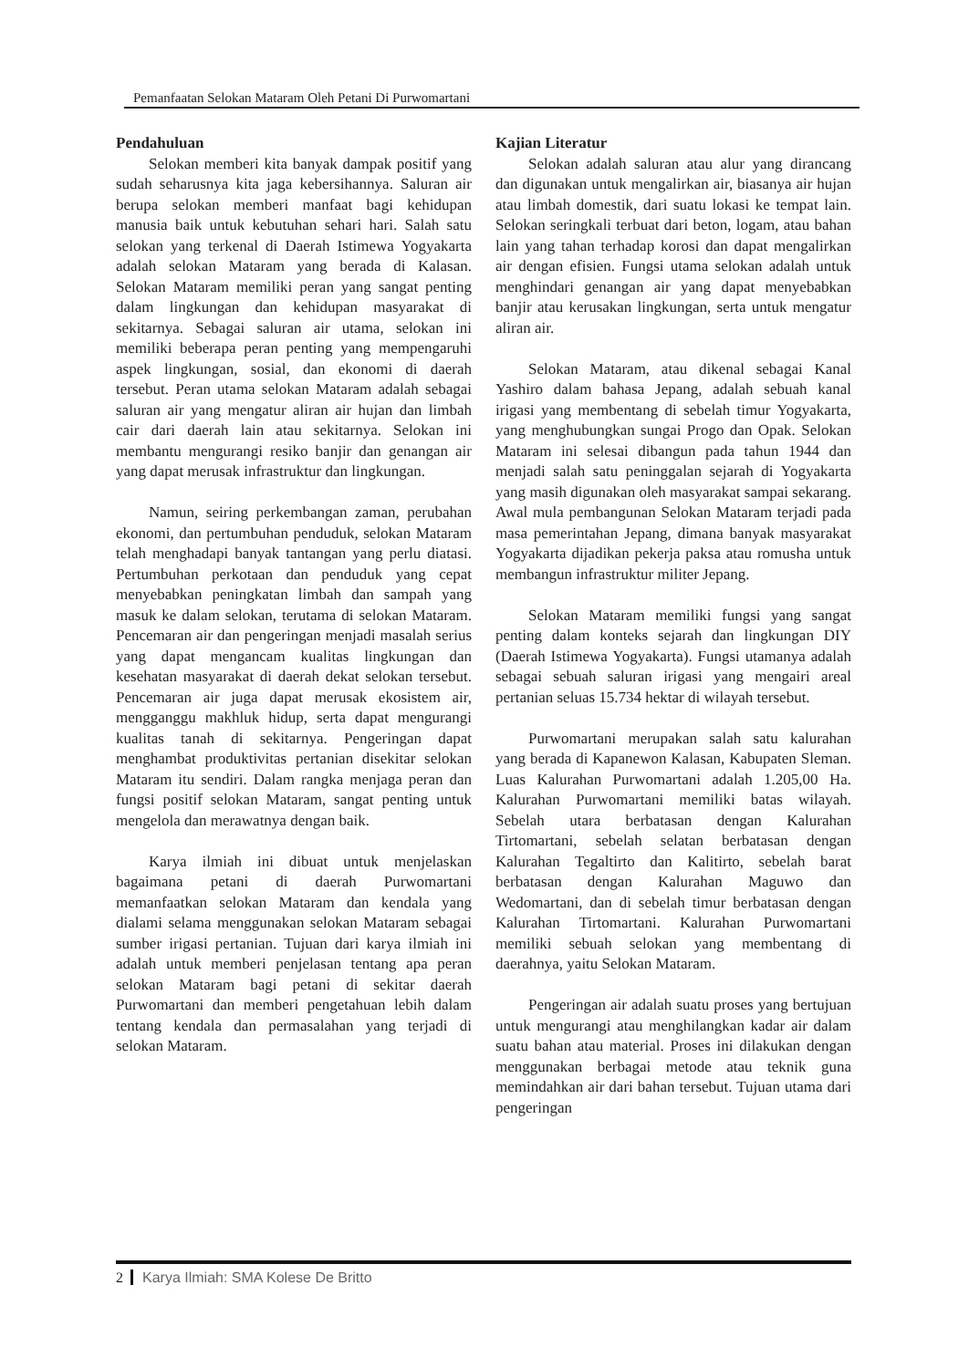Pemanfaatan Selokan Mataram Oleh Petani Di Purwomartani
Pendahuluan
Selokan memberi kita banyak dampak positif yang sudah seharusnya kita jaga kebersihannya. Saluran air berupa selokan memberi manfaat bagi kehidupan manusia baik untuk kebutuhan sehari hari. Salah satu selokan yang terkenal di Daerah Istimewa Yogyakarta adalah selokan Mataram yang berada di Kalasan. Selokan Mataram memiliki peran yang sangat penting dalam lingkungan dan kehidupan masyarakat di sekitarnya. Sebagai saluran air utama, selokan ini memiliki beberapa peran penting yang mempengaruhi aspek lingkungan, sosial, dan ekonomi di daerah tersebut. Peran utama selokan Mataram adalah sebagai saluran air yang mengatur aliran air hujan dan limbah cair dari daerah lain atau sekitarnya. Selokan ini membantu mengurangi resiko banjir dan genangan air yang dapat merusak infrastruktur dan lingkungan.
Namun, seiring perkembangan zaman, perubahan ekonomi, dan pertumbuhan penduduk, selokan Mataram telah menghadapi banyak tantangan yang perlu diatasi. Pertumbuhan perkotaan dan penduduk yang cepat menyebabkan peningkatan limbah dan sampah yang masuk ke dalam selokan, terutama di selokan Mataram. Pencemaran air dan pengeringan menjadi masalah serius yang dapat mengancam kualitas lingkungan dan kesehatan masyarakat di daerah dekat selokan tersebut. Pencemaran air juga dapat merusak ekosistem air, mengganggu makhluk hidup, serta dapat mengurangi kualitas tanah di sekitarnya. Pengeringan dapat menghambat produktivitas pertanian disekitar selokan Mataram itu sendiri. Dalam rangka menjaga peran dan fungsi positif selokan Mataram, sangat penting untuk mengelola dan merawatnya dengan baik.
Karya ilmiah ini dibuat untuk menjelaskan bagaimana petani di daerah Purwomartani memanfaatkan selokan Mataram dan kendala yang dialami selama menggunakan selokan Mataram sebagai sumber irigasi pertanian. Tujuan dari karya ilmiah ini adalah untuk memberi penjelasan tentang apa peran selokan Mataram bagi petani di sekitar daerah Purwomartani dan memberi pengetahuan lebih dalam tentang kendala dan permasalahan yang terjadi di selokan Mataram.
Kajian Literatur
Selokan adalah saluran atau alur yang dirancang dan digunakan untuk mengalirkan air, biasanya air hujan atau limbah domestik, dari suatu lokasi ke tempat lain. Selokan seringkali terbuat dari beton, logam, atau bahan lain yang tahan terhadap korosi dan dapat mengalirkan air dengan efisien. Fungsi utama selokan adalah untuk menghindari genangan air yang dapat menyebabkan banjir atau kerusakan lingkungan, serta untuk mengatur aliran air.
Selokan Mataram, atau dikenal sebagai Kanal Yashiro dalam bahasa Jepang, adalah sebuah kanal irigasi yang membentang di sebelah timur Yogyakarta, yang menghubungkan sungai Progo dan Opak. Selokan Mataram ini selesai dibangun pada tahun 1944 dan menjadi salah satu peninggalan sejarah di Yogyakarta yang masih digunakan oleh masyarakat sampai sekarang. Awal mula pembangunan Selokan Mataram terjadi pada masa pemerintahan Jepang, dimana banyak masyarakat Yogyakarta dijadikan pekerja paksa atau romusha untuk membangun infrastruktur militer Jepang.
Selokan Mataram memiliki fungsi yang sangat penting dalam konteks sejarah dan lingkungan DIY (Daerah Istimewa Yogyakarta). Fungsi utamanya adalah sebagai sebuah saluran irigasi yang mengairi areal pertanian seluas 15.734 hektar di wilayah tersebut.
Purwomartani merupakan salah satu kalurahan yang berada di Kapanewon Kalasan, Kabupaten Sleman. Luas Kalurahan Purwomartani adalah 1.205,00 Ha. Kalurahan Purwomartani memiliki batas wilayah. Sebelah utara berbatasan dengan Kalurahan Tirtomartani, sebelah selatan berbatasan dengan Kalurahan Tegaltirto dan Kalitirto, sebelah barat berbatasan dengan Kalurahan Maguwo dan Wedomartani, dan di sebelah timur berbatasan dengan Kalurahan Tirtomartani. Kalurahan Purwomartani memiliki sebuah selokan yang membentang di daerahnya, yaitu Selokan Mataram.
Pengeringan air adalah suatu proses yang bertujuan untuk mengurangi atau menghilangkan kadar air dalam suatu bahan atau material. Proses ini dilakukan dengan menggunakan berbagai metode atau teknik guna memindahkan air dari bahan tersebut. Tujuan utama dari pengeringan
2 Karya Ilmiah: SMA Kolese De Britto